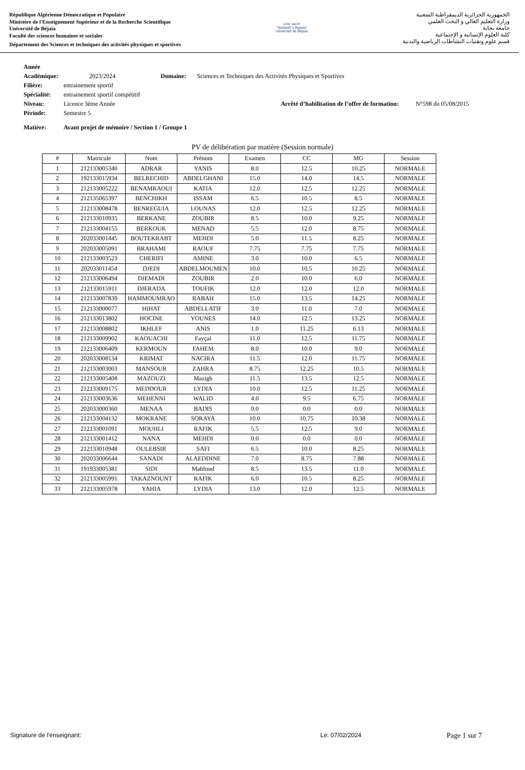République Algérienne Démocratique et Populaire
Ministère de l'Enseignement Supérieur et de la Recherche Scientifique
Université de Béjaia
Faculté des sciences humaines et sociales
Département des Sciences et techniques des activités physiques et sportives
جامعة بجاية
Tasdawit n Bgayet
Université de Béjaïa
الجمهورية الجزائرية الديمقراطية الشعبية
وزارة التعليم العالي و البحث العلمي
جامعة بجاية
كلية العلوم الإنسانية و الإجتماعية
قسم علوم وتقنيات النشاطات الرياضية والبدنية
Année Académique: 2023/2024 Domaine: Sciences et Techniques des Activités Physiques et Sportives
Filière: entrainement sportif
Spécialité: entrainement sportif compétitif
Niveau: Licence 3ème Année Arrêté d’habilitation de l’offre de formation: N°598 du 05/08/2015
Période: Semestre 5
Matière: Avant projet de mémoire / Section 1 / Groupe 1
PV de délibération par matière (Session normale)
| # | Matricule | Nom | Prénom | Examen | CC | MG | Session |
| --- | --- | --- | --- | --- | --- | --- | --- |
| 1 | 212133005340 | ADRAR | YANIS | 8.0 | 12.5 | 10.25 | NORMALE |
| 2 | 192133015934 | BELRECHID | ABDELGHANI | 15.0 | 14.0 | 14.5 | NORMALE |
| 3 | 212133005222 | BENAMRAOUI | KATIA | 12.0 | 12.5 | 12.25 | NORMALE |
| 4 | 212135065397 | BENCHIKH | ISSAM | 6.5 | 10.5 | 8.5 | NORMALE |
| 5 | 212133008478 | BENREGUIA | LOUNAS | 12.0 | 12.5 | 12.25 | NORMALE |
| 6 | 212133010935 | BERKANE | ZOUBIR | 8.5 | 10.0 | 9.25 | NORMALE |
| 7 | 212133004155 | BERKOUK | MENAD | 5.5 | 12.0 | 8.75 | NORMALE |
| 8 | 202033001445 | BOUTEKRABT | MEHDI | 5.0 | 11.5 | 8.25 | NORMALE |
| 9 | 202033005091 | BRAHAMI | RAOUF | 7.75 | 7.75 | 7.75 | NORMALE |
| 10 | 212133003523 | CHERIFI | AMINE | 3.0 | 10.0 | 6.5 | NORMALE |
| 11 | 202033011454 | DJEDI | ABDELMOUMEN | 10.0 | 10.5 | 10.25 | NORMALE |
| 12 | 212133006494 | DJEMADI | ZOUBIR | 2.0 | 10.0 | 6.0 | NORMALE |
| 13 | 212133015911 | DJERADA | TOUFIK | 12.0 | 12.0 | 12.0 | NORMALE |
| 14 | 212133007839 | HAMMOUMRAO | RABAH | 15.0 | 13.5 | 14.25 | NORMALE |
| 15 | 212133000077 | HIHAT | ABDELLATIF | 3.0 | 11.0 | 7.0 | NORMALE |
| 16 | 212133013802 | HOCINE | YOUNES | 14.0 | 12.5 | 13.25 | NORMALE |
| 17 | 212133008802 | IKHLEF | ANIS | 1.0 | 11.25 | 6.13 | NORMALE |
| 18 | 212133009902 | KAOUACHI | Fayçal | 11.0 | 12.5 | 11.75 | NORMALE |
| 19 | 212133006409 | KERMOUN | FAHEM | 8.0 | 10.0 | 9.0 | NORMALE |
| 20 | 202033008134 | KRIMAT | NACIRA | 11.5 | 12.0 | 11.75 | NORMALE |
| 21 | 212133003003 | MANSOUR | ZAHRA | 8.75 | 12.25 | 10.5 | NORMALE |
| 22 | 212133005408 | MAZOUZI | Mazigh | 11.5 | 13.5 | 12.5 | NORMALE |
| 23 | 212133009175 | MEDDOUR | LYDIA | 10.0 | 12.5 | 11.25 | NORMALE |
| 24 | 212133003636 | MEHENNI | WALID | 4.0 | 9.5 | 6.75 | NORMALE |
| 25 | 202033000360 | MENAA | BADIS | 0.0 | 0.0 | 0.0 | NORMALE |
| 26 | 212133004132 | MOKRANE | SORAYA | 10.0 | 10.75 | 10.38 | NORMALE |
| 27 | 212133001091 | MOUHLI | RAFIK | 5.5 | 12.5 | 9.0 | NORMALE |
| 28 | 212133001412 | NANA | MEHDI | 0.0 | 0.0 | 0.0 | NORMALE |
| 29 | 212133010948 | OULEBSIR | SAFI | 6.5 | 10.0 | 8.25 | NORMALE |
| 30 | 202033006644 | SANADI | ALAEDDINE | 7.0 | 8.75 | 7.88 | NORMALE |
| 31 | 191933005381 | SIDI | Mahfoud | 8.5 | 13.5 | 11.0 | NORMALE |
| 32 | 212133005991 | TAKAZNOUNT | RAFIK | 6.0 | 10.5 | 8.25 | NORMALE |
| 33 | 212133005978 | YAHIA | LYDIA | 13.0 | 12.0 | 12.5 | NORMALE |
Signature de l'enseignant: Le: 07/02/2024 Page 1 sur 7